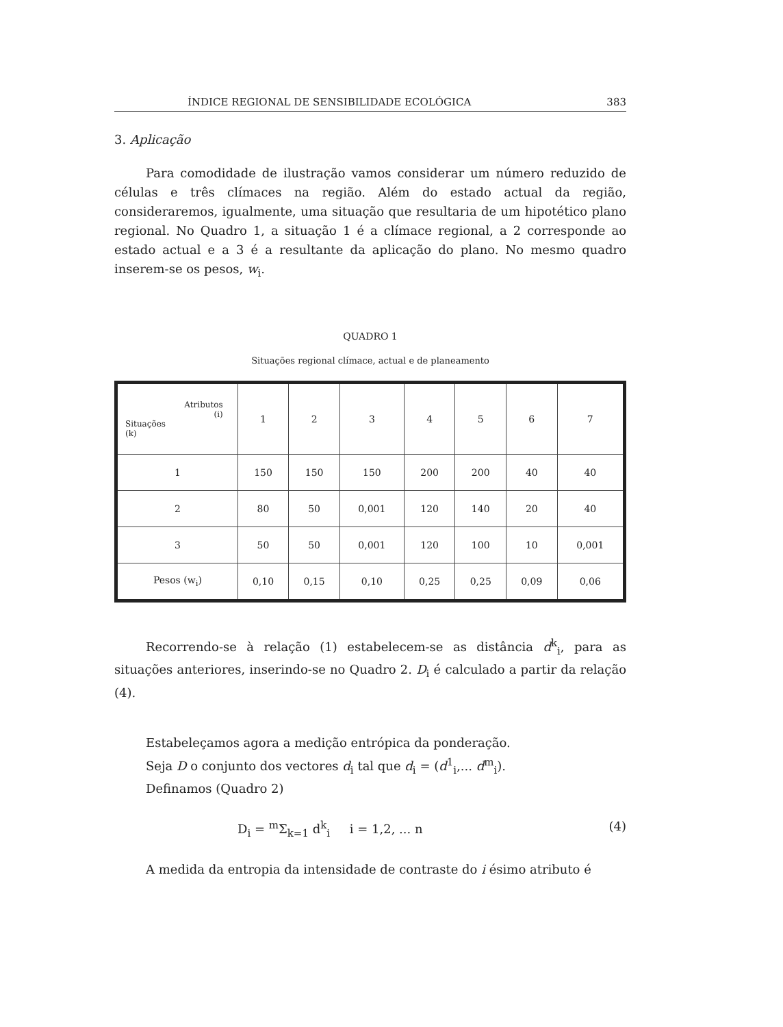ÍNDICE REGIONAL DE SENSIBILIDADE ECOLÓGICA 383
3. Aplicação
Para comodidade de ilustração vamos considerar um número reduzido de células e três clímaces na região. Além do estado actual da região, consideraremos, igualmente, uma situação que resultaria de um hipotético plano regional. No Quadro 1, a situação 1 é a clímace regional, a 2 corresponde ao estado actual e a 3 é a resultante da aplicação do plano. No mesmo quadro inserem-se os pesos, w<sub>i</sub>.
QUADRO 1
Situações regional clímace, actual e de planeamento
| Atributos (i) Situações (k) | 1 | 2 | 3 | 4 | 5 | 6 | 7 |
| --- | --- | --- | --- | --- | --- | --- | --- |
| 1 | 150 | 150 | 150 | 200 | 200 | 40 | 40 |
| 2 | 80 | 50 | 0,001 | 120 | 140 | 20 | 40 |
| 3 | 50 | 50 | 0,001 | 120 | 100 | 10 | 0,001 |
| Pesos (w<sub>i</sub>) | 0,10 | 0,15 | 0,10 | 0,25 | 0,25 | 0,09 | 0,06 |
Recorrendo-se à relação (1) estabelecem-se as distância d<sup>k</sup><sub>i</sub>, para as situações anteriores, inserindo-se no Quadro 2. D<sub>i</sub> é calculado a partir da relação (4).
Estabeleçamos agora a medição entrópica da ponderação.
Seja D o conjunto dos vectores d<sub>i</sub> tal que d<sub>i</sub> = (d<sup>1</sup><sub>i</sub>,... d<sup>m</sup><sub>i</sub>).
Definamos (Quadro 2)
D<sub>i</sub> = <sup>m</sup>Σ<sub>k=1</sub> d<sup>k</sup><sub>i</sub> i = 1,2, ... n (4)
A medida da entropia da intensidade de contraste do i ésimo atributo é